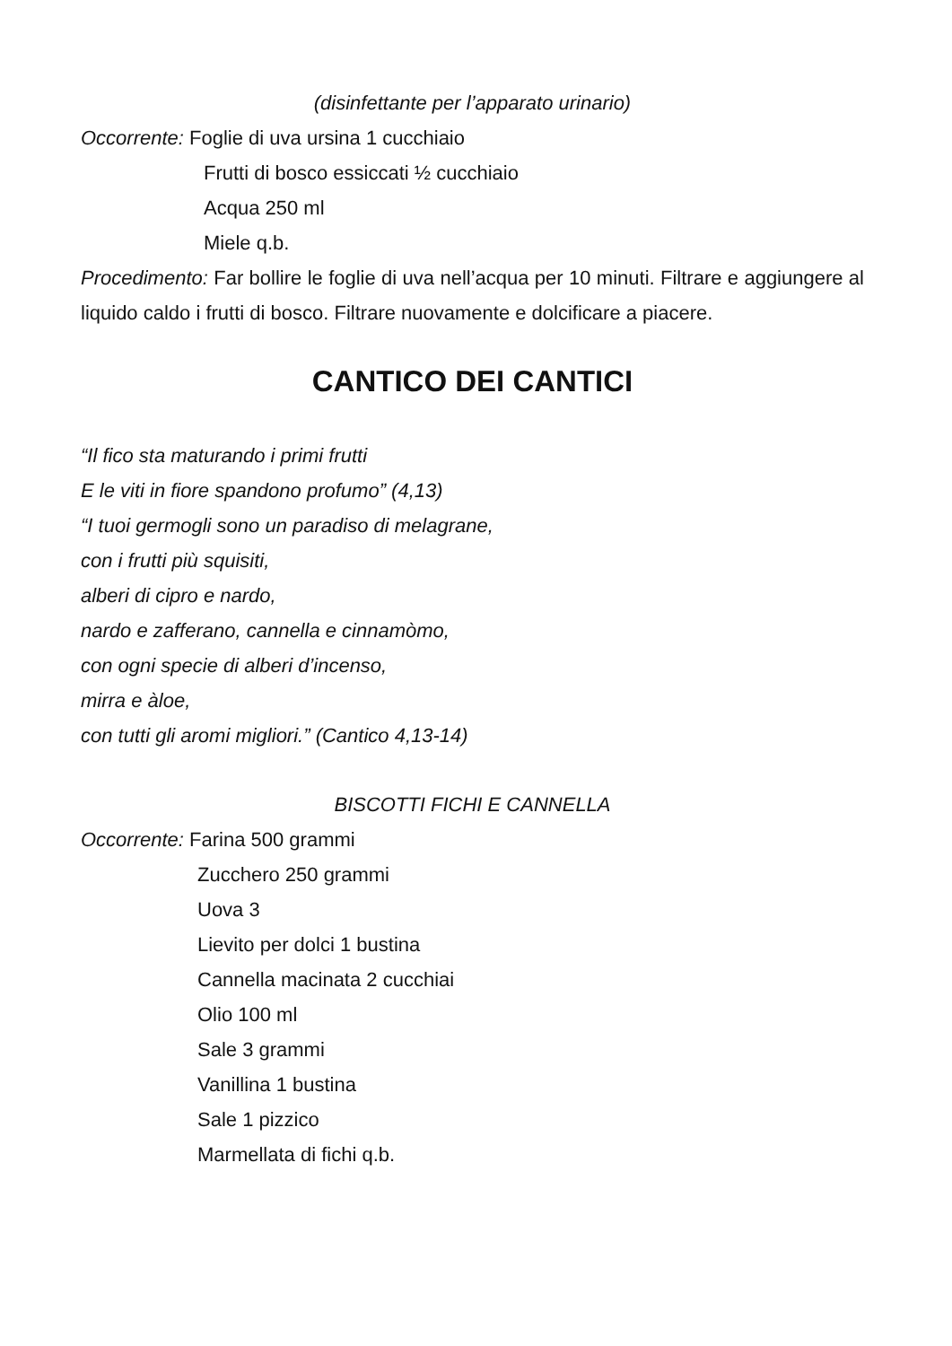(disinfettante per l’apparato urinario)
Occorrente: Foglie di uva ursina 1 cucchiaio
Frutti di bosco essiccati ½ cucchiaio
Acqua 250 ml
Miele q.b.
Procedimento: Far bollire le foglie di uva nell’acqua per 10 minuti. Filtrare e aggiungere al liquido caldo i frutti di bosco. Filtrare nuovamente e dolcificare a piacere.
CANTICO DEI CANTICI
“Il fico sta maturando i primi frutti
E le viti in fiore spandono profumo” (4,13)
“I tuoi germogli sono un paradiso di melagrane,
con i frutti più squisiti,
alberi di cipro e nardo,
nardo e zafferano, cannella e cinnamòmo,
con ogni specie di alberi d’incenso,
mirra e àloe,
con tutti gli aromi migliori.” (Cantico 4,13-14)
BISCOTTI FICHI E CANNELLA
Occorrente: Farina 500 grammi
Zucchero 250 grammi
Uova 3
Lievito per dolci 1 bustina
Cannella macinata 2 cucchiai
Olio 100 ml
Sale 3 grammi
Vanillina 1 bustina
Sale 1 pizzico
Marmellata di fichi q.b.